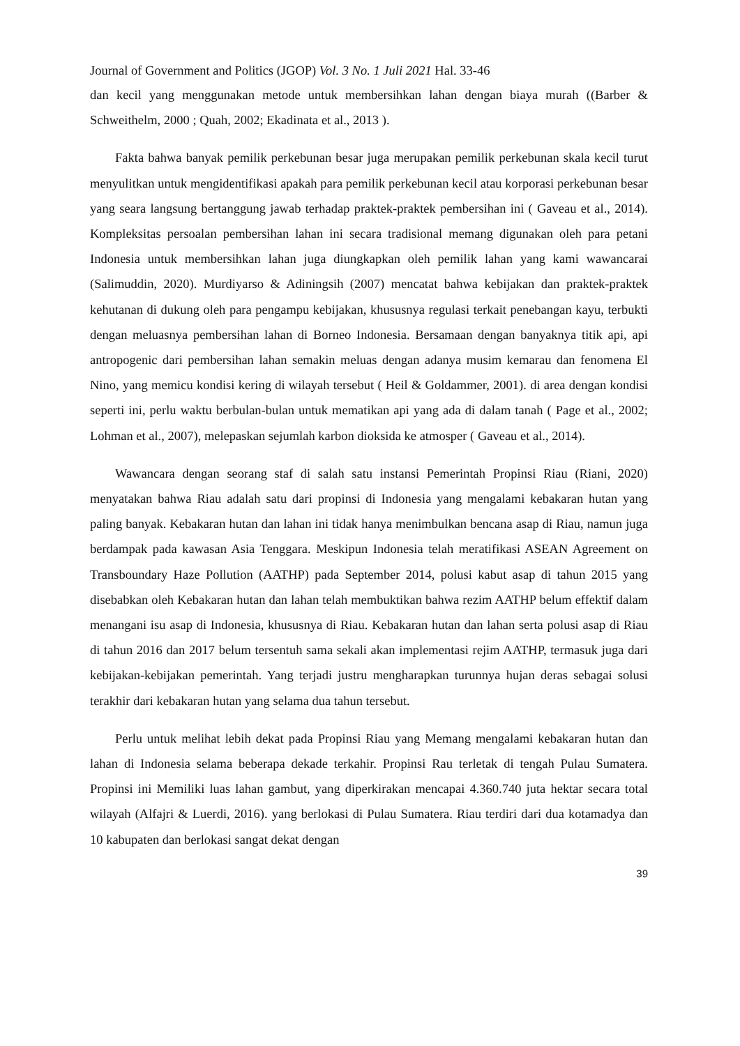Journal of Government and Politics (JGOP) Vol. 3 No. 1 Juli 2021 Hal. 33-46
dan kecil yang menggunakan metode untuk membersihkan lahan dengan biaya murah ((Barber & Schweithelm, 2000 ; Quah, 2002; Ekadinata et al., 2013 ).
Fakta bahwa banyak pemilik perkebunan besar juga merupakan pemilik perkebunan skala kecil turut menyulitkan untuk mengidentifikasi apakah para pemilik perkebunan kecil atau korporasi perkebunan besar yang seara langsung bertanggung jawab terhadap praktek-praktek pembersihan ini ( Gaveau et al., 2014). Kompleksitas persoalan pembersihan lahan ini secara tradisional memang digunakan oleh para petani Indonesia untuk membersihkan lahan juga diungkapkan oleh pemilik lahan yang kami wawancarai (Salimuddin, 2020). Murdiyarso & Adiningsih (2007) mencatat bahwa kebijakan dan praktek-praktek kehutanan di dukung oleh para pengampu kebijakan, khususnya regulasi terkait penebangan kayu, terbukti dengan meluasnya pembersihan lahan di Borneo Indonesia. Bersamaan dengan banyaknya titik api, api antropogenic dari pembersihan lahan semakin meluas dengan adanya musim kemarau dan fenomena El Nino, yang memicu kondisi kering di wilayah tersebut ( Heil & Goldammer, 2001). di area dengan kondisi seperti ini, perlu waktu berbulan-bulan untuk mematikan api yang ada di dalam tanah ( Page et al., 2002; Lohman et al., 2007), melepaskan sejumlah karbon dioksida ke atmosper ( Gaveau et al., 2014).
Wawancara dengan seorang staf di salah satu instansi Pemerintah Propinsi Riau (Riani, 2020) menyatakan bahwa Riau adalah satu dari propinsi di Indonesia yang mengalami kebakaran hutan yang paling banyak. Kebakaran hutan dan lahan ini tidak hanya menimbulkan bencana asap di Riau, namun juga berdampak pada kawasan Asia Tenggara. Meskipun Indonesia telah meratifikasi ASEAN Agreement on Transboundary Haze Pollution (AATHP) pada September 2014, polusi kabut asap di tahun 2015 yang disebabkan oleh Kebakaran hutan dan lahan telah membuktikan bahwa rezim AATHP belum effektif dalam menangani isu asap di Indonesia, khususnya di Riau. Kebakaran hutan dan lahan serta polusi asap di Riau di tahun 2016 dan 2017 belum tersentuh sama sekali akan implementasi rejim AATHP, termasuk juga dari kebijakan-kebijakan pemerintah. Yang terjadi justru mengharapkan turunnya hujan deras sebagai solusi terakhir dari kebakaran hutan yang selama dua tahun tersebut.
Perlu untuk melihat lebih dekat pada Propinsi Riau yang Memang mengalami kebakaran hutan dan lahan di Indonesia selama beberapa dekade terkahir. Propinsi Rau terletak di tengah Pulau Sumatera. Propinsi ini Memiliki luas lahan gambut, yang diperkirakan mencapai 4.360.740 juta hektar secara total wilayah (Alfajri & Luerdi, 2016). yang berlokasi di Pulau Sumatera. Riau terdiri dari dua kotamadya dan 10 kabupaten dan berlokasi sangat dekat dengan
39